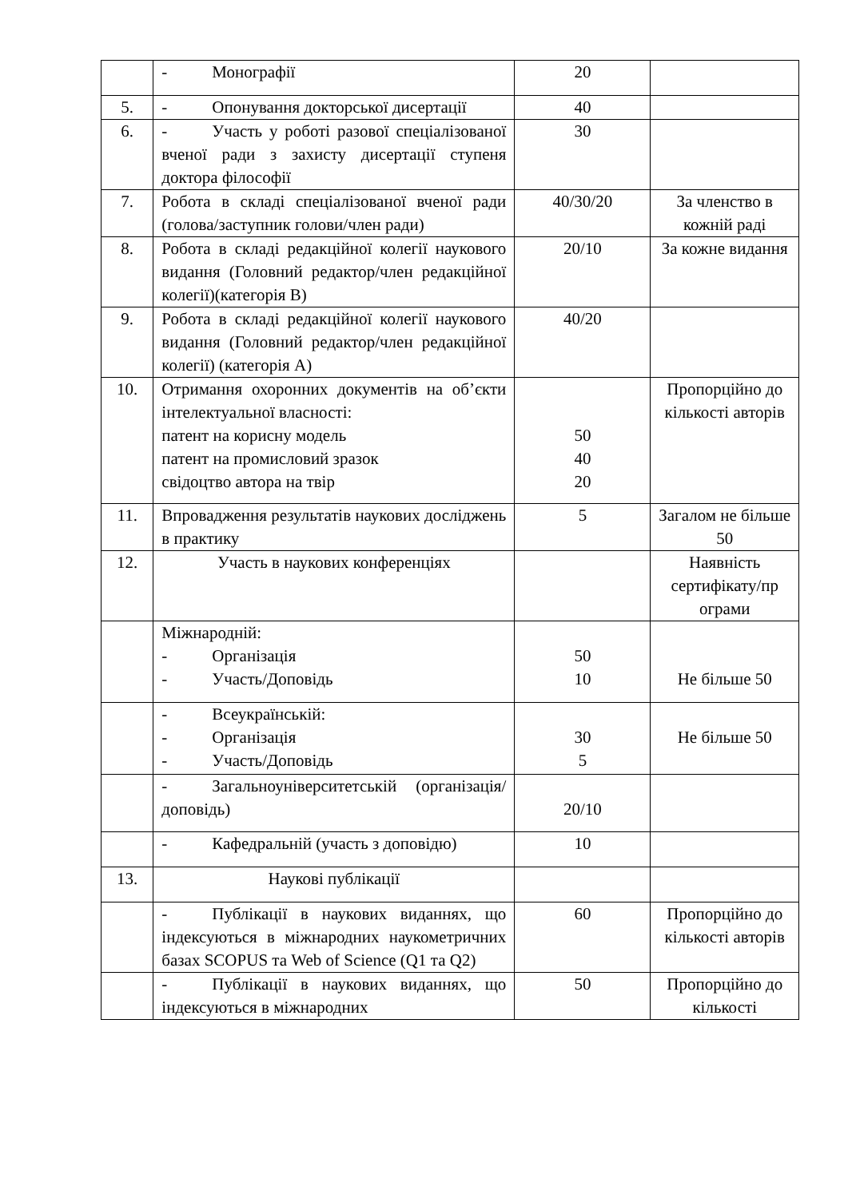| | - Монографії | 20 | |
| 5. | - Опонування докторської дисертації | 40 | |
| 6. | - Участь у роботі разової спеціалізованої вченої ради з захисту дисертації ступеня доктора філософії | 30 | |
| 7. | Робота в складі спеціалізованої вченої ради (голова/заступник голови/член ради) | 40/30/20 | За членство в кожній раді |
| 8. | Робота в складі редакційної колегії наукового видання (Головний редактор/член редакційної колегії)(категорія В) | 20/10 | За кожне видання |
| 9. | Робота в складі редакційної колегії наукового видання (Головний редактор/член редакційної колегії) (категорія А) | 40/20 | |
| 10. | Отримання охоронних документів на об’єкти інтелектуальної власності: патент на корисну модель патент на промисловий зразок свідоцтво автора на твір | 50 40 20 | Пропорційно до кількості авторів |
| 11. | Впровадження результатів наукових досліджень в практику | 5 | Загалом не більше 50 |
| 12. | Участь в наукових конференціях | | Наявність сертифікату/пр ограми |
| | Міжнародній: - Організація - Участь/Доповідь | 50 10 | Не більше 50 |
| | - Всеукраїнській: - Організація - Участь/Доповідь | 30 5 | Не більше 50 |
| | - Загальноуніверситетській (організація/доповідь) | 20/10 | |
| | - Кафедральній (участь з доповідю) | 10 | |
| 13. | Наукові публікації | | |
| | - Публікації в наукових виданнях, що індексуються в міжнародних наукометричних базах SCOPUS та Web of Science (Q1 та Q2) | 60 | Пропорційно до кількості авторів |
| | - Публікації в наукових виданнях, що індексуються в міжнародних | 50 | Пропорційно до кількості |